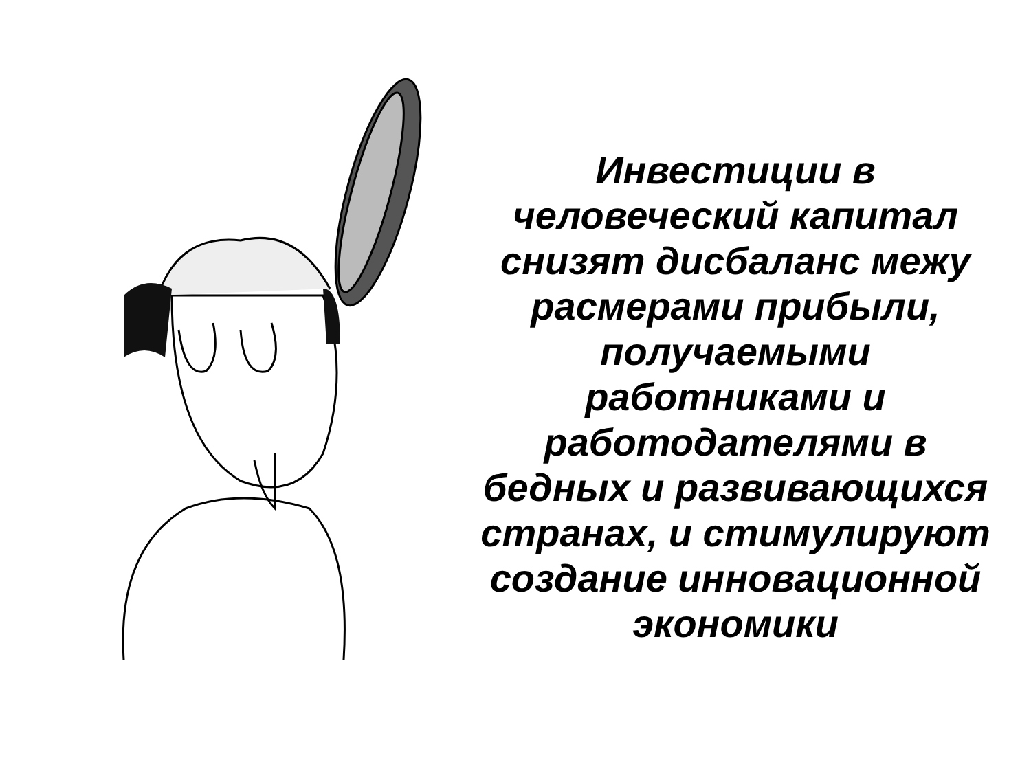Инвестиции в человеческий капитал снизят дисбаланс межу расмерами прибыли, получаемыми работниками и работодателями в бедных и развивающихся странах, и стимулируют создание инновационной экономики